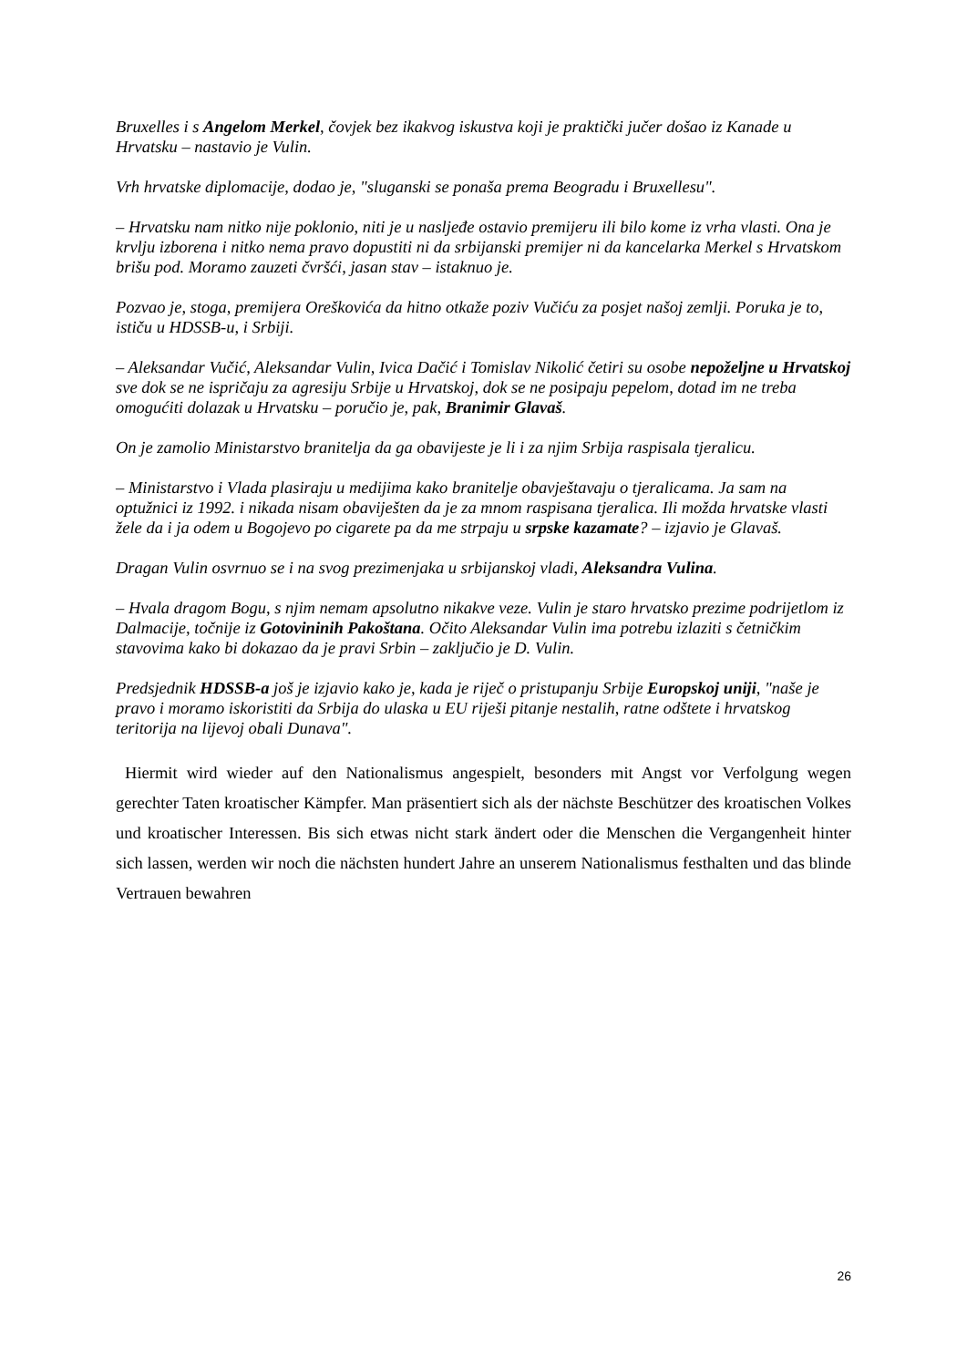Bruxelles i s Angelom Merkel, čovjek bez ikakvog iskustva koji je praktički jučer došao iz Kanade u Hrvatsku – nastavio je Vulin.
Vrh hrvatske diplomacije, dodao je, "sluganski se ponaša prema Beogradu i Bruxellesu".
– Hrvatsku nam nitko nije poklonio, niti je u nasljeđe ostavio premijeru ili bilo kome iz vrha vlasti. Ona je krvlju izborena i nitko nema pravo dopustiti ni da srbijanski premijer ni da kancelarka Merkel s Hrvatskom brišu pod. Moramo zauzeti čvršći, jasan stav – istaknuo je.
Pozvao je, stoga, premijera Oreškovića da hitno otkaže poziv Vučiću za posjet našoj zemlji. Poruka je to, ističu u HDSSB-u, i Srbiji.
– Aleksandar Vučić, Aleksandar Vulin, Ivica Dačić i Tomislav Nikolić četiri su osobe nepoželjne u Hrvatskoj sve dok se ne ispričaju za agresiju Srbije u Hrvatskoj, dok se ne posipaju pepelom, dotad im ne treba omogućiti dolazak u Hrvatsku – poručio je, pak, Branimir Glavaš.
On je zamolio Ministarstvo branitelja da ga obavijeste je li i za njim Srbija raspisala tjeralicu.
– Ministarstvo i Vlada plasiraju u medijima kako branitelje obavještavaju o tjeralicama. Ja sam na optužnici iz 1992. i nikada nisam obaviješten da je za mnom raspisana tjeralica. Ili možda hrvatske vlasti žele da i ja odem u Bogojevo po cigarete pa da me strpaju u srpske kazamate? – izjavio je Glavaš.
Dragan Vulin osvrnuo se i na svog prezimenjaka u srbijanskoj vladi, Aleksandra Vulina.
– Hvala dragom Bogu, s njim nemam apsolutno nikakve veze. Vulin je staro hrvatsko prezime podrijetlom iz Dalmacije, točnije iz Gotovininih Pakoštana. Očito Aleksandar Vulin ima potrebu izlaziti s četničkim stavovima kako bi dokazao da je pravi Srbin – zaključio je D. Vulin.
Predsjednik HDSSB-a još je izjavio kako je, kada je riječ o pristupanju Srbije Europskoj uniji, "naše je pravo i moramo iskoristiti da Srbija do ulaska u EU riješi pitanje nestalih, ratne odštete i hrvatskog teritorija na lijevoj obali Dunava".
Hiermit wird wieder auf den Nationalismus angespielt, besonders mit Angst vor Verfolgung wegen gerechter Taten kroatischer Kämpfer. Man präsentiert sich als der nächste Beschützer des kroatischen Volkes und kroatischer Interessen. Bis sich etwas nicht stark ändert oder die Menschen die Vergangenheit hinter sich lassen, werden wir noch die nächsten hundert Jahre an unserem Nationalismus festhalten und das blinde Vertrauen bewahren
26